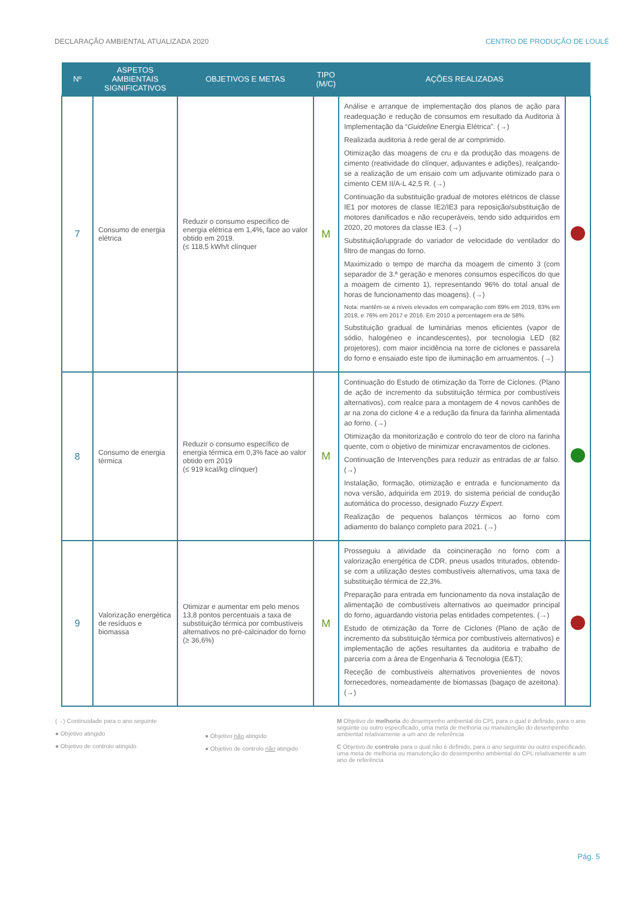DECLARAÇÃO AMBIENTAL ATUALIZADA 2020 CENTRO DE PRODUÇÃO DE LOULÉ
| Nº | ASPETOS AMBIENTAIS SIGNIFICATIVOS | OBJETIVOS E METAS | TIPO (M/C) | AÇÕES REALIZADAS | |
| --- | --- | --- | --- | --- | --- |
| 7 | Consumo de energia elétrica | Reduzir o consumo específico de energia elétrica em 1,4%, face ao valor obtido em 2019. (≤ 118,5 kWh/t clínquer | M | Análise e arranque de implementação dos planos de ação para readequação e redução de consumos em resultado da Auditoria à Implementação da “ Guideline Energia Elétrica”. (→) Realizada auditoria à rede geral de ar comprimido. Otimização das moagens de cru e da produção das moagens de cimento (reatividade do clínquer, adjuvantes e adições), realçando-se a realização de um ensaio com um adjuvante otimizado para o cimento CEM II/A-L 42,5 R. (→) Continuação da substituição gradual de motores elétricos de classe IE1 por motores de classe IE2/IE3 para reposição/substituição de motores danificados e não recuperáveis, tendo sido adquiridos em 2020, 20 motores da classe IE3. (→) Substituição/upgrade do variador de velocidade do ventilador do filtro de mangas do forno. Maximizado o tempo de marcha da moagem de cimento 3 (com separador de 3.ª geração e menores consumos específicos do que a moagem de cimento 1), representando 96% do total anual de horas de funcionamento das moagens). (→) Nota: mantêm-se a níveis elevados em comparação com 89% em 2019, 83% em 2018, e 76% em 2017 e 2016. Em 2010 a percentagem era de 58%. Substituição gradual de luminárias menos eficientes (vapor de sódio, halogéneo e incandescentes), por tecnologia LED (82 projetores), com maior incidência na torre de ciclones e passarela do forno e ensaiado este tipo de iluminação em arruamentos. (→) | |
| 8 | Consumo de energia térmica | Reduzir o consumo específico de energia térmica em 0,3% face ao valor obtido em 2019 (≤ 919 kcal/kg clínquer) | M | Continuação do Estudo de otimização da Torre de Ciclones. (Plano de ação de incremento da substituição térmica por combustíveis alternativos), com realce para a montagem de 4 novos canhões de ar na zona do ciclone 4 e a redução da finura da farinha alimentada ao forno. (→) Otimização da monitorização e controlo do teor de cloro na farinha quente, com o objetivo de minimizar encravamentos de ciclones. Continuação de Intervenções para reduzir as entradas de ar falso. (→) Instalação, formação, otimização e entrada e funcionamento da nova versão, adquirida em 2019, do sistema pericial de condução automática do processo, designado Fuzzy Expert . Realização de pequenos balanços térmicos ao forno com adiamento do balanço completo para 2021. (→) | |
| 9 | Valorização energética de resíduos e biomassa | Otimizar e aumentar em pelo menos 13,8 pontos percentuais a taxa de substituição térmica por combustíveis alternativos no pré-calcinador do forno (≥ 36,6%) | M | Prosseguiu a atividade da coincineração no forno com a valorização energética de CDR, pneus usados triturados, obtendo-se com a utilização destes combustíveis alternativos, uma taxa de substituição térmica de 22,3%. Preparação para entrada em funcionamento da nova instalação de alimentação de combustíveis alternativos ao queimador principal do forno, aguardando vistoria pelas entidades competentes. (→) Estudo de otimização da Torre de Ciclones (Plano de ação de incremento da substituição térmica por combustíveis alternativos) e implementação de ações resultantes da auditoria e trabalho de parceria com a área de Engenharia & Tecnologia (E&T); Receção de combustíveis alternativos provenientes de novos fornecedores, nomeadamente de biomassas (bagaço de azeitona). (→) | |
(→) Continuidade para o ano seguinte
● Objetivo atingido
● Objetivo de controlo atingido
● Objetivo não atingido
● Objetivo de controlo não atingido
M Objetivo de melhoria do desempenho ambiental do CPL para o qual é definido, para o ano seguinte ou outro especificado, uma meta de melhoria ou manutenção do desempenho ambiental relativamente a um ano de referência
C Objetivo de controlo para o qual não é definido, para o ano seguinte ou outro especificado, uma meta de melhoria ou manutenção do desempenho ambiental do CPL relativamente a um ano de referência
Pág. 5